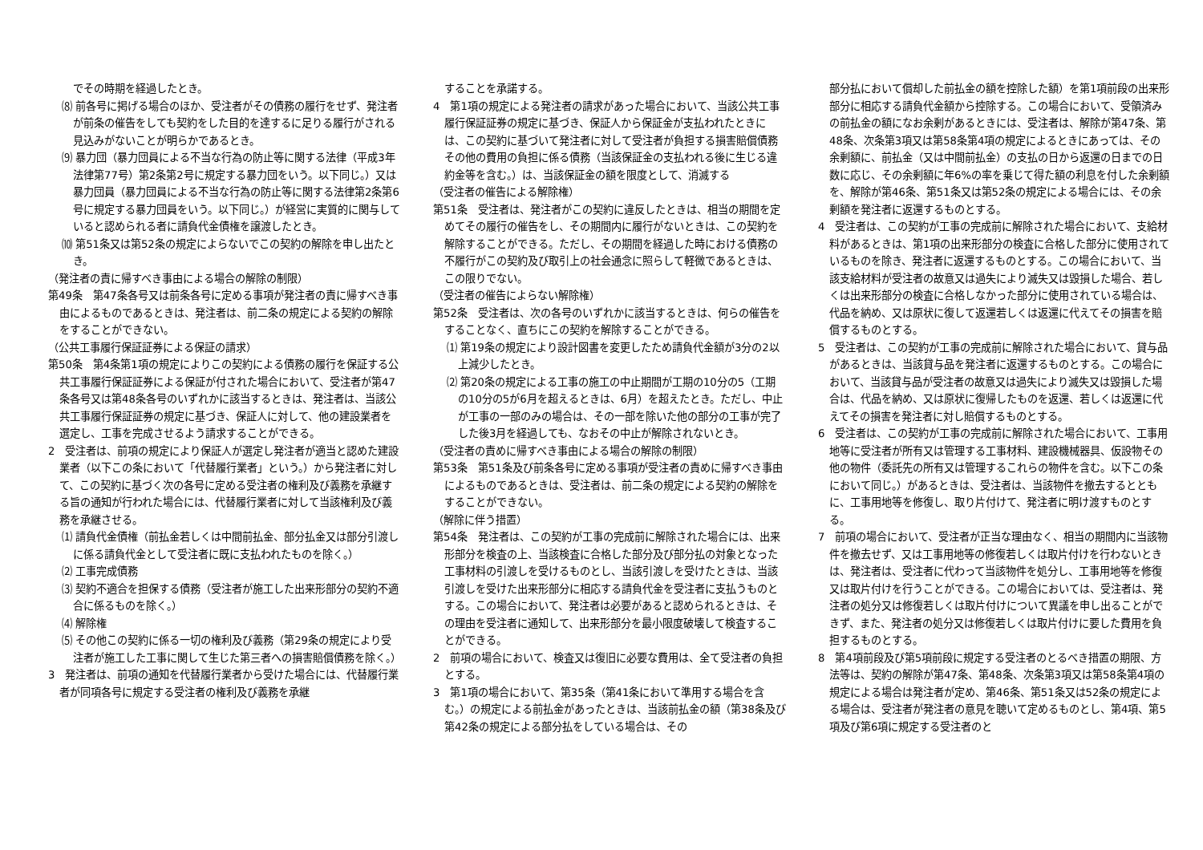でその時期を経過したとき。
⑻ 前各号に掲げる場合のほか、受注者がその債務の履行をせず、発注者が前条の催告をしても契約をした目的を達するに足りる履行がされる見込みがないことが明らかであるとき。
⑼ 暴力団（暴力団員による不当な行為の防止等に関する法律（平成3年法律第77号）第2条第2号に規定する暴力団をいう。以下同じ。）又は暴力団員（暴力団員による不当な行為の防止等に関する法律第2条第6号に規定する暴力団員をいう。以下同じ。）が経営に実質的に関与していると認められる者に請負代金債権を譲渡したとき。
⑽ 第51条又は第52条の規定によらないでこの契約の解除を申し出たとき。
（発注者の責に帰すべき事由による場合の解除の制限）
第49条　第47条各号又は前条各号に定める事項が発注者の責に帰すべき事由によるものであるときは、発注者は、前二条の規定による契約の解除をすることができない。
（公共工事履行保証証券による保証の請求）
第50条　第4条第1項の規定によりこの契約による債務の履行を保証する公共工事履行保証証券による保証が付された場合において、受注者が第47条各号又は第48条各号のいずれかに該当するときは、発注者は、当該公共工事履行保証証券の規定に基づき、保証人に対して、他の建設業者を選定し、工事を完成させるよう請求することができる。
2　受注者は、前項の規定により保証人が選定し発注者が適当と認めた建設業者（以下この条において「代替履行業者」という。）から発注者に対して、この契約に基づく次の各号に定める受注者の権利及び義務を承継する旨の通知が行われた場合には、代替履行業者に対して当該権利及び義務を承継させる。
⑴ 請負代金債権（前払金若しくは中間前払金、部分払金又は部分引渡しに係る請負代金として受注者に既に支払われたものを除く。）
⑵ 工事完成債務
⑶ 契約不適合を担保する債務（受注者が施工した出来形部分の契約不適合に係るものを除く。）
⑷ 解除権
⑸ その他この契約に係る一切の権利及び義務（第29条の規定により受注者が施工した工事に関して生じた第三者への損害賠償債務を除く。）
3　発注者は、前項の通知を代替履行業者から受けた場合には、代替履行業者が同項各号に規定する受注者の権利及び義務を承継
することを承諾する。
4　第1項の規定による発注者の請求があった場合において、当該公共工事履行保証証券の規定に基づき、保証人から保証金が支払われたときには、この契約に基づいて発注者に対して受注者が負担する損害賠償債務その他の費用の負担に係る債務（当該保証金の支払われる後に生じる違約金等を含む。）は、当該保証金の額を限度として、消滅する
（受注者の催告による解除権）
第51条　受注者は、発注者がこの契約に違反したときは、相当の期間を定めてその履行の催告をし、その期間内に履行がないときは、この契約を解除することができる。ただし、その期間を経過した時における債務の不履行がこの契約及び取引上の社会通念に照らして軽微であるときは、この限りでない。
（受注者の催告によらない解除権）
第52条　受注者は、次の各号のいずれかに該当するときは、何らの催告をすることなく、直ちにこの契約を解除することができる。
⑴ 第19条の規定により設計図書を変更したため請負代金額が3分の2以上減少したとき。
⑵ 第20条の規定による工事の施工の中止期間が工期の10分の5（工期の10分の5が6月を超えるときは、6月）を超えたとき。ただし、中止が工事の一部のみの場合は、その一部を除いた他の部分の工事が完了した後3月を経過しても、なおその中止が解除されないとき。
（受注者の責めに帰すべき事由による場合の解除の制限）
第53条　第51条及び前条各号に定める事項が受注者の責めに帰すべき事由によるものであるときは、受注者は、前二条の規定による契約の解除をすることができない。
（解除に伴う措置）
第54条　発注者は、この契約が工事の完成前に解除された場合には、出来形部分を検査の上、当該検査に合格した部分及び部分払の対象となった工事材料の引渡しを受けるものとし、当該引渡しを受けたときは、当該引渡しを受けた出来形部分に相応する請負代金を受注者に支払うものとする。この場合において、発注者は必要があると認められるときは、その理由を受注者に通知して、出来形部分を最小限度破壊して検査することができる。
2　前項の場合において、検査又は復旧に必要な費用は、全て受注者の負担とする。
3　第1項の場合において、第35条（第41条において準用する場合を含む。）の規定による前払金があったときは、当該前払金の額（第38条及び第42条の規定による部分払をしている場合は、その
部分払において償却した前払金の額を控除した額）を第1項前段の出来形部分に相応する請負代金額から控除する。この場合において、受領済みの前払金の額になお余剰があるときには、受注者は、解除が第47条、第48条、次条第3項又は第58条第4項の規定によるときにあっては、その余剰額に、前払金（又は中間前払金）の支払の日から返還の日までの日数に応じ、その余剰額に年6%の率を乗じて得た額の利息を付した余剰額を、解除が第46条、第51条又は第52条の規定による場合には、その余剰額を発注者に返還するものとする。
4　受注者は、この契約が工事の完成前に解除された場合において、支給材料があるときは、第1項の出来形部分の検査に合格した部分に使用されているものを除き、発注者に返還するものとする。この場合において、当該支給材料が受注者の故意又は過失により滅失又は毀損した場合、若しくは出来形部分の検査に合格しなかった部分に使用されている場合は、代品を納め、又は原状に復して返還若しくは返還に代えてその損害を賠償するものとする。
5　受注者は、この契約が工事の完成前に解除された場合において、貸与品があるときは、当該貸与品を発注者に返還するものとする。この場合において、当該貸与品が受注者の故意又は過失により滅失又は毀損した場合は、代品を納め、又は原状に復帰したものを返還、若しくは返還に代えてその損害を発注者に対し賠償するものとする。
6　受注者は、この契約が工事の完成前に解除された場合において、工事用地等に受注者が所有又は管理する工事材料、建設機械器具、仮設物その他の物件（委託先の所有又は管理するこれらの物件を含む。以下この条において同じ。）があるときは、受注者は、当該物件を撤去するとともに、工事用地等を修復し、取り片付けて、発注者に明け渡すものとする。
7　前項の場合において、受注者が正当な理由なく、相当の期間内に当該物件を撤去せず、又は工事用地等の修復若しくは取片付けを行わないときは、発注者は、受注者に代わって当該物件を処分し、工事用地等を修復又は取片付けを行うことができる。この場合においては、受注者は、発注者の処分又は修復若しくは取片付けについて異議を申し出ることができず、また、発注者の処分又は修復若しくは取片付けに要した費用を負担するものとする。
8　第4項前段及び第5項前段に規定する受注者のとるべき措置の期限、方法等は、契約の解除が第47条、第48条、次条第3項又は第58条第4項の規定による場合は発注者が定め、第46条、第51条又は52条の規定による場合は、受注者が発注者の意見を聴いて定めるものとし、第4項、第5項及び第6項に規定する受注者のと